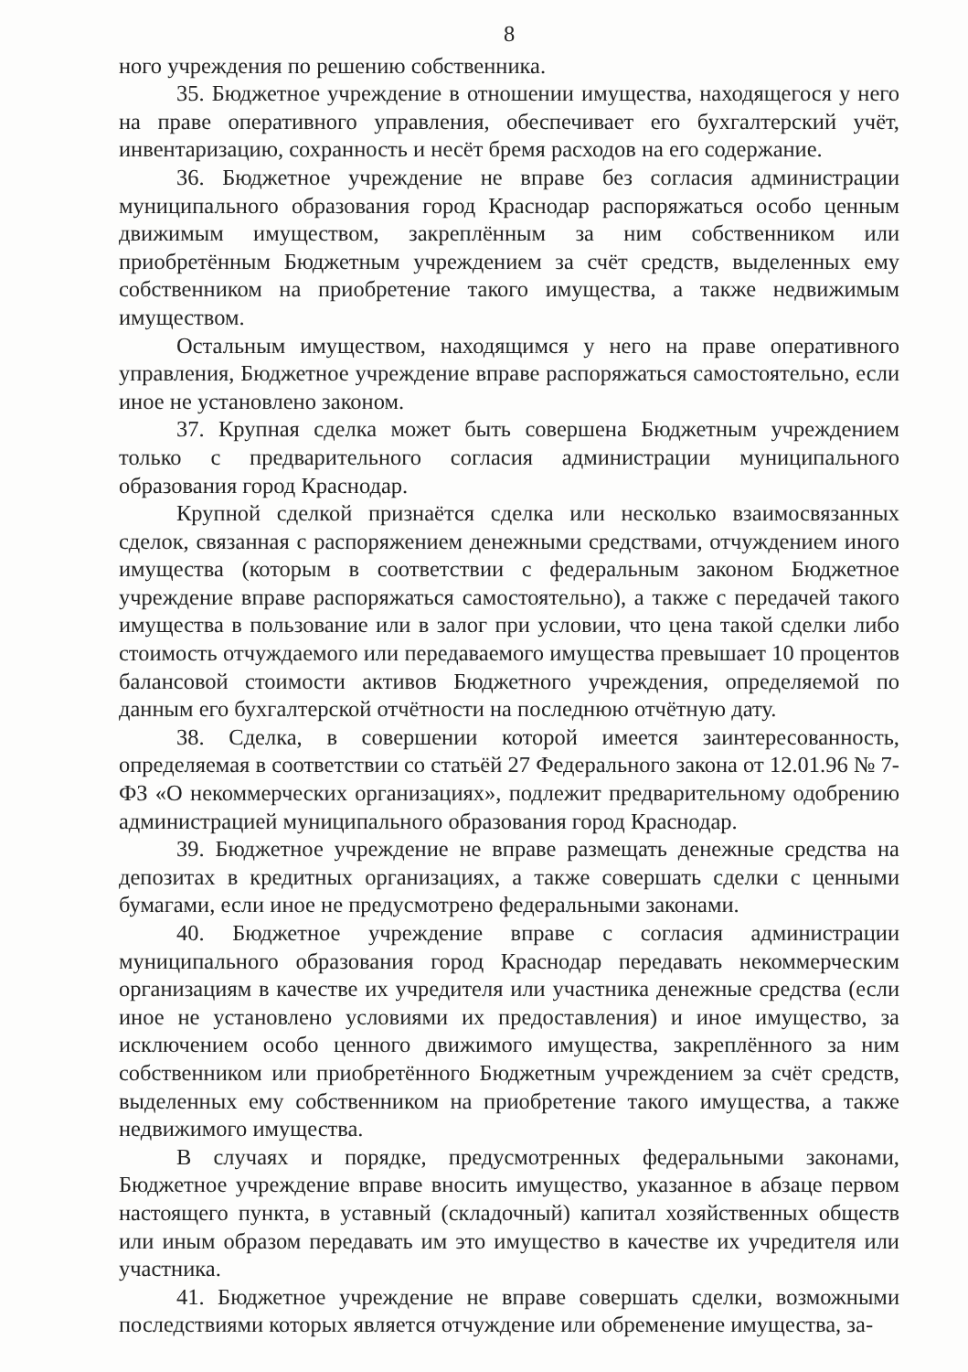8
ного учреждения по решению собственника.
35. Бюджетное учреждение в отношении имущества, находящегося у него на праве оперативного управления, обеспечивает его бухгалтерский учёт, инвентаризацию, сохранность и несёт бремя расходов на его содержание.
36. Бюджетное учреждение не вправе без согласия администрации муниципального образования город Краснодар распоряжаться особо ценным движимым имуществом, закреплённым за ним собственником или приобретённым Бюджетным учреждением за счёт средств, выделенных ему собственником на приобретение такого имущества, а также недвижимым имуществом.
Остальным имуществом, находящимся у него на праве оперативного управления, Бюджетное учреждение вправе распоряжаться самостоятельно, если иное не установлено законом.
37. Крупная сделка может быть совершена Бюджетным учреждением только с предварительного согласия администрации муниципального образования город Краснодар.
Крупной сделкой признаётся сделка или несколько взаимосвязанных сделок, связанная с распоряжением денежными средствами, отчуждением иного имущества (которым в соответствии с федеральным законом Бюджетное учреждение вправе распоряжаться самостоятельно), а также с передачей такого имущества в пользование или в залог при условии, что цена такой сделки либо стоимость отчуждаемого или передаваемого имущества превышает 10 процентов балансовой стоимости активов Бюджетного учреждения, определяемой по данным его бухгалтерской отчётности на последнюю отчётную дату.
38. Сделка, в совершении которой имеется заинтересованность, определяемая в соответствии со статьёй 27 Федерального закона от 12.01.96 № 7-ФЗ «О некоммерческих организациях», подлежит предварительному одобрению администрацией муниципального образования город Краснодар.
39. Бюджетное учреждение не вправе размещать денежные средства на депозитах в кредитных организациях, а также совершать сделки с ценными бумагами, если иное не предусмотрено федеральными законами.
40. Бюджетное учреждение вправе с согласия администрации муниципального образования город Краснодар передавать некоммерческим организациям в качестве их учредителя или участника денежные средства (если иное не установлено условиями их предоставления) и иное имущество, за исключением особо ценного движимого имущества, закреплённого за ним собственником или приобретённого Бюджетным учреждением за счёт средств, выделенных ему собственником на приобретение такого имущества, а также недвижимого имущества.
В случаях и порядке, предусмотренных федеральными законами, Бюджетное учреждение вправе вносить имущество, указанное в абзаце первом настоящего пункта, в уставный (складочный) капитал хозяйственных обществ или иным образом передавать им это имущество в качестве их учредителя или участника.
41. Бюджетное учреждение не вправе совершать сделки, возможными последствиями которых является отчуждение или обременение имущества, за-